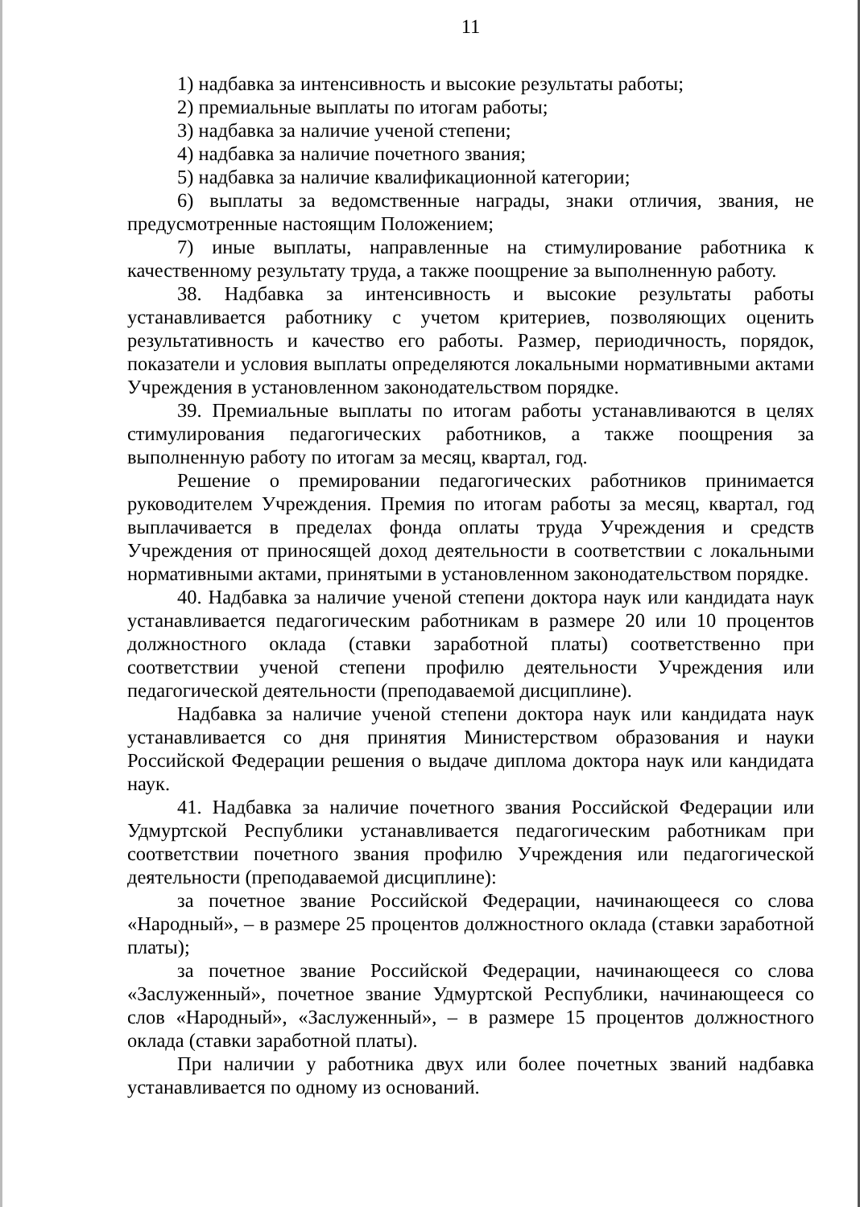11
1) надбавка за интенсивность и высокие результаты работы;
2) премиальные выплаты по итогам работы;
3) надбавка за наличие ученой степени;
4) надбавка за наличие почетного звания;
5) надбавка за наличие квалификационной категории;
6) выплаты за ведомственные награды, знаки отличия, звания, не предусмотренные настоящим Положением;
7) иные выплаты, направленные на стимулирование работника к качественному результату труда, а также поощрение за выполненную работу.
38. Надбавка за интенсивность и высокие результаты работы устанавливается работнику с учетом критериев, позволяющих оценить результативность и качество его работы. Размер, периодичность, порядок, показатели и условия выплаты определяются локальными нормативными актами Учреждения в установленном законодательством порядке.
39. Премиальные выплаты по итогам работы устанавливаются в целях стимулирования педагогических работников, а также поощрения за выполненную работу по итогам за месяц, квартал, год.
Решение о премировании педагогических работников принимается руководителем Учреждения. Премия по итогам работы за месяц, квартал, год выплачивается в пределах фонда оплаты труда Учреждения и средств Учреждения от приносящей доход деятельности в соответствии с локальными нормативными актами, принятыми в установленном законодательством порядке.
40. Надбавка за наличие ученой степени доктора наук или кандидата наук устанавливается педагогическим работникам в размере 20 или 10 процентов должностного оклада (ставки заработной платы) соответственно при соответствии ученой степени профилю деятельности Учреждения или педагогической деятельности (преподаваемой дисциплине).
Надбавка за наличие ученой степени доктора наук или кандидата наук устанавливается со дня принятия Министерством образования и науки Российской Федерации решения о выдаче диплома доктора наук или кандидата наук.
41. Надбавка за наличие почетного звания Российской Федерации или Удмуртской Республики устанавливается педагогическим работникам при соответствии почетного звания профилю Учреждения или педагогической деятельности (преподаваемой дисциплине):
за почетное звание Российской Федерации, начинающееся со слова «Народный», – в размере 25 процентов должностного оклада (ставки заработной платы);
за почетное звание Российской Федерации, начинающееся со слова «Заслуженный», почетное звание Удмуртской Республики, начинающееся со слов «Народный», «Заслуженный», – в размере 15 процентов должностного оклада (ставки заработной платы).
При наличии у работника двух или более почетных званий надбавка устанавливается по одному из оснований.